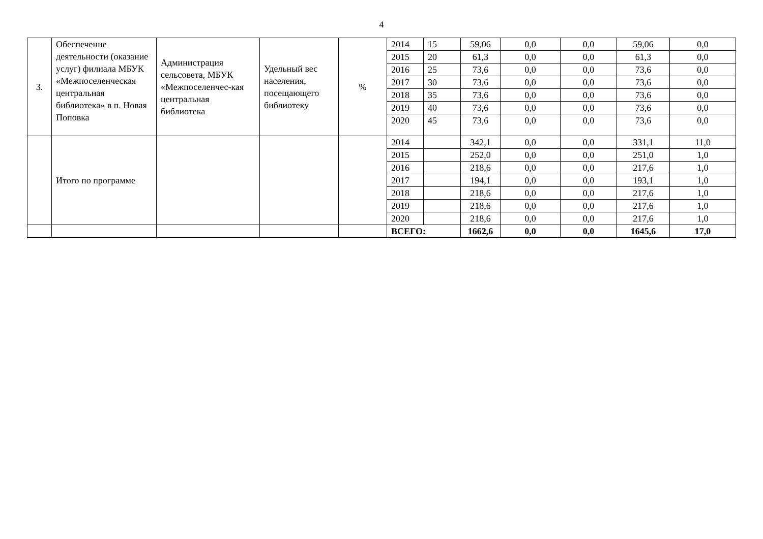4
| 3. | Обеспечение деятельности (оказание услуг) филиала МБУК «Межпоселенческая центральная библиотека» в п. Новая Поповка | Администрация сельсовета, МБУК «Межпоселенчес-кая центральная библиотека | Удельный вес населения, посещающего библиотеку | % | 2014 | 15 | 59,06 | 0,0 | 0,0 | 59,06 | 0,0 |
| | | | | | 2015 | 20 | 61,3 | 0,0 | 0,0 | 61,3 | 0,0 |
| | | | | | 2016 | 25 | 73,6 | 0,0 | 0,0 | 73,6 | 0,0 |
| | | | | | 2017 | 30 | 73,6 | 0,0 | 0,0 | 73,6 | 0,0 |
| | | | | | 2018 | 35 | 73,6 | 0,0 | 0,0 | 73,6 | 0,0 |
| | | | | | 2019 | 40 | 73,6 | 0,0 | 0,0 | 73,6 | 0,0 |
| | | | | | 2020 | 45 | 73,6 | 0,0 | 0,0 | 73,6 | 0,0 |
| | Итого по программе | | | | 2014 | | 342,1 | 0,0 | 0,0 | 331,1 | 11,0 |
| | | | | | 2015 | | 252,0 | 0,0 | 0,0 | 251,0 | 1,0 |
| | | | | | 2016 | | 218,6 | 0,0 | 0,0 | 217,6 | 1,0 |
| | | | | | 2017 | | 194,1 | 0,0 | 0,0 | 193,1 | 1,0 |
| | | | | | 2018 | | 218,6 | 0,0 | 0,0 | 217,6 | 1,0 |
| | | | | | 2019 | | 218,6 | 0,0 | 0,0 | 217,6 | 1,0 |
| | | | | | 2020 | | 218,6 | 0,0 | 0,0 | 217,6 | 1,0 |
| | | | | | ВСЕГО: | | 1662,6 | 0,0 | 0,0 | 1645,6 | 17,0 |